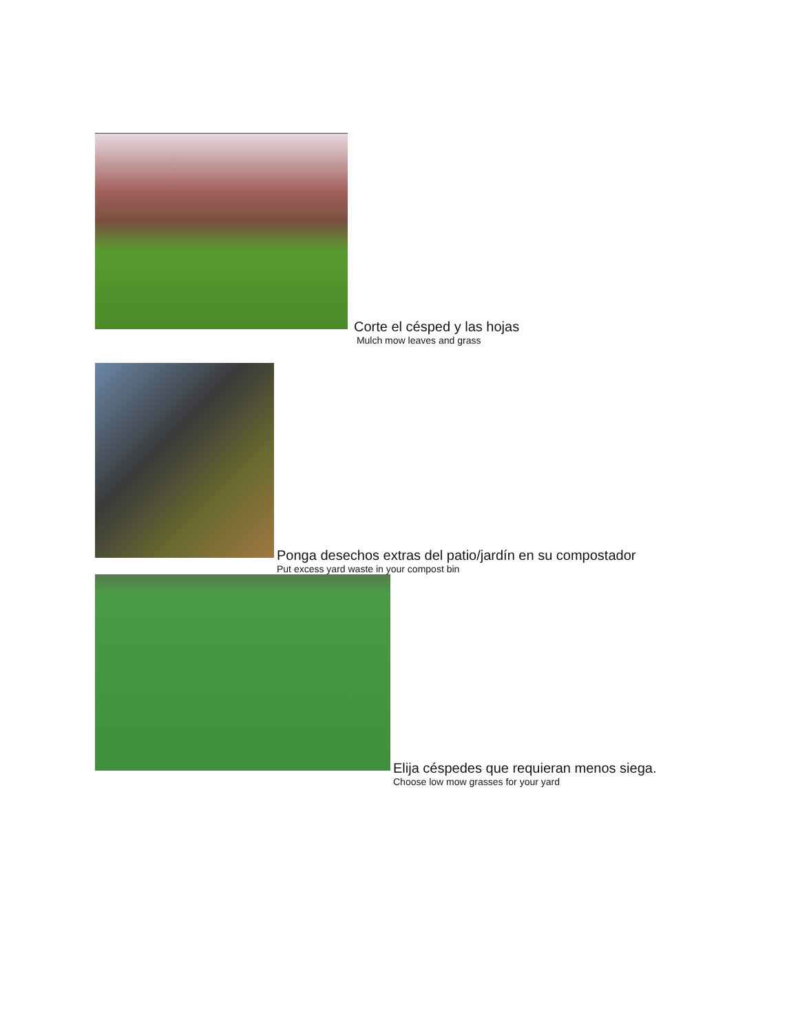Corte el césped y las hojas
Mulch mow leaves and grass
Ponga desechos extras del patio/jardín en su compostador
Put excess yard waste in your compost bin
Elija céspedes que requieran menos siega.
Choose low mow grasses for your yard